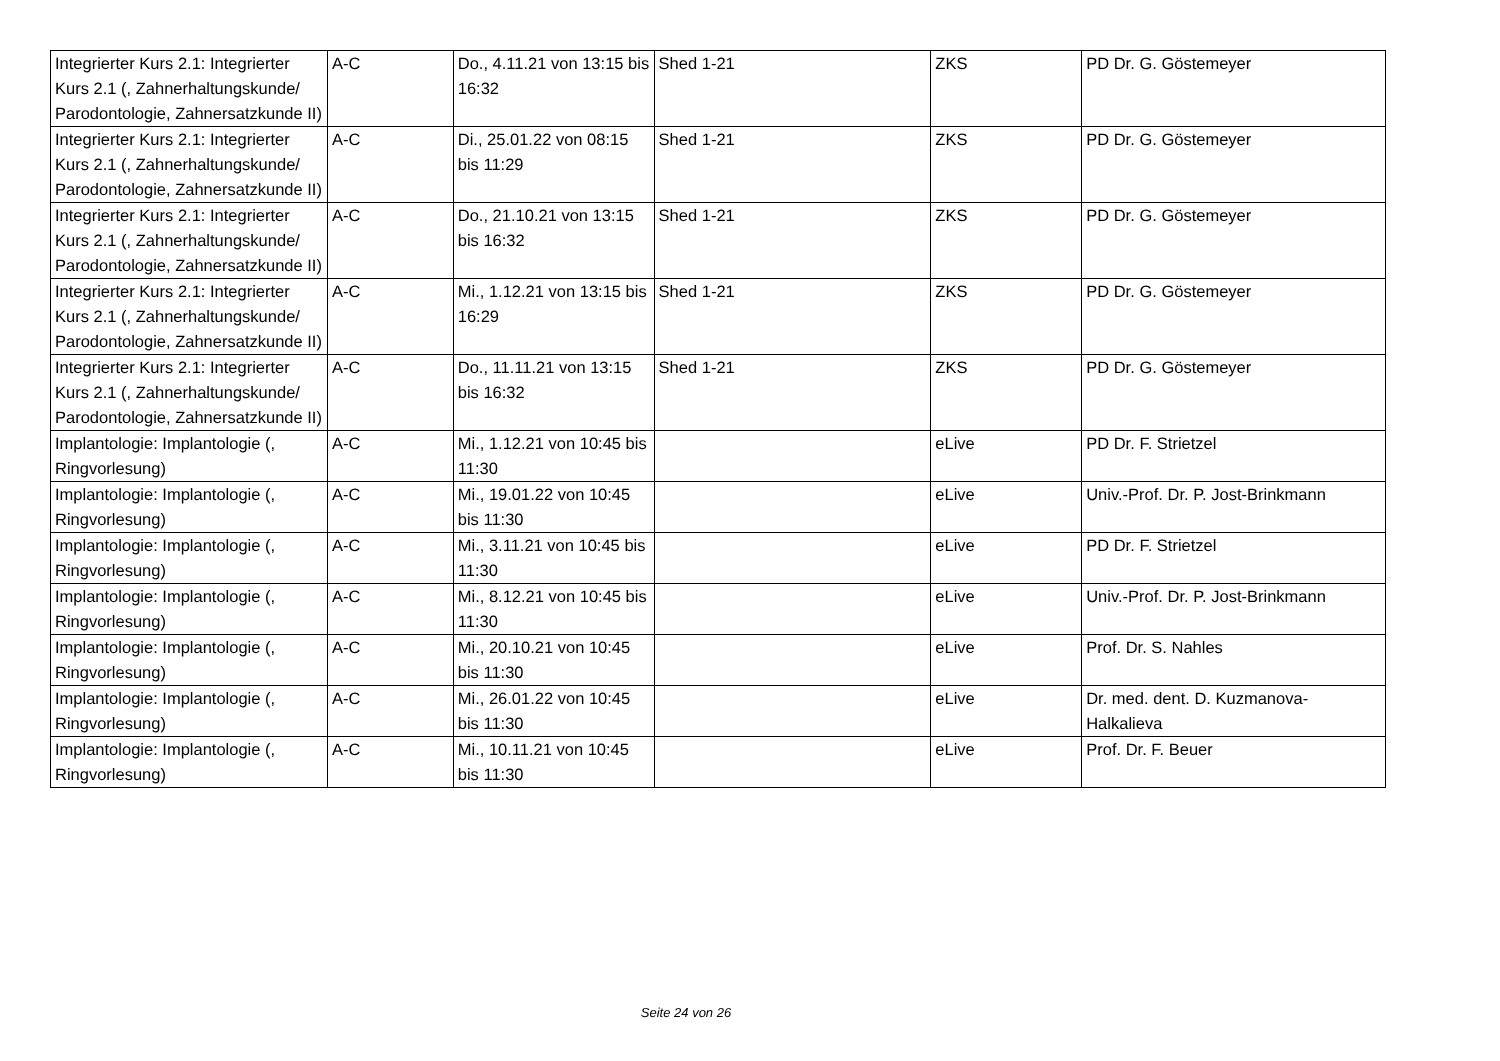| Integrierter Kurs 2.1: Integrierter Kurs 2.1 (, Zahnerhaltungskunde/ Parodontologie, Zahnersatzkunde II) | A-C | Do., 4.11.21 von 13:15 bis 16:32 | Shed 1-21 | ZKS | PD Dr. G. Göstemeyer |
| Integrierter Kurs 2.1: Integrierter Kurs 2.1 (, Zahnerhaltungskunde/ Parodontologie, Zahnersatzkunde II) | A-C | Di., 25.01.22 von 08:15 bis 11:29 | Shed 1-21 | ZKS | PD Dr. G. Göstemeyer |
| Integrierter Kurs 2.1: Integrierter Kurs 2.1 (, Zahnerhaltungskunde/ Parodontologie, Zahnersatzkunde II) | A-C | Do., 21.10.21 von 13:15 bis 16:32 | Shed 1-21 | ZKS | PD Dr. G. Göstemeyer |
| Integrierter Kurs 2.1: Integrierter Kurs 2.1 (, Zahnerhaltungskunde/ Parodontologie, Zahnersatzkunde II) | A-C | Mi., 1.12.21 von 13:15 bis 16:29 | Shed 1-21 | ZKS | PD Dr. G. Göstemeyer |
| Integrierter Kurs 2.1: Integrierter Kurs 2.1 (, Zahnerhaltungskunde/ Parodontologie, Zahnersatzkunde II) | A-C | Do., 11.11.21 von 13:15 bis 16:32 | Shed 1-21 | ZKS | PD Dr. G. Göstemeyer |
| Implantologie: Implantologie (, Ringvorlesung) | A-C | Mi., 1.12.21 von 10:45 bis 11:30 | | eLive | PD Dr. F. Strietzel |
| Implantologie: Implantologie (, Ringvorlesung) | A-C | Mi., 19.01.22 von 10:45 bis 11:30 | | eLive | Univ.-Prof. Dr. P. Jost-Brinkmann |
| Implantologie: Implantologie (, Ringvorlesung) | A-C | Mi., 3.11.21 von 10:45 bis 11:30 | | eLive | PD Dr. F. Strietzel |
| Implantologie: Implantologie (, Ringvorlesung) | A-C | Mi., 8.12.21 von 10:45 bis 11:30 | | eLive | Univ.-Prof. Dr. P. Jost-Brinkmann |
| Implantologie: Implantologie (, Ringvorlesung) | A-C | Mi., 20.10.21 von 10:45 bis 11:30 | | eLive | Prof. Dr. S. Nahles |
| Implantologie: Implantologie (, Ringvorlesung) | A-C | Mi., 26.01.22 von 10:45 bis 11:30 | | eLive | Dr. med. dent. D. Kuzmanova-Halkalieva |
| Implantologie: Implantologie (, Ringvorlesung) | A-C | Mi., 10.11.21 von 10:45 bis 11:30 | | eLive | Prof. Dr. F. Beuer |
Seite 24 von 26